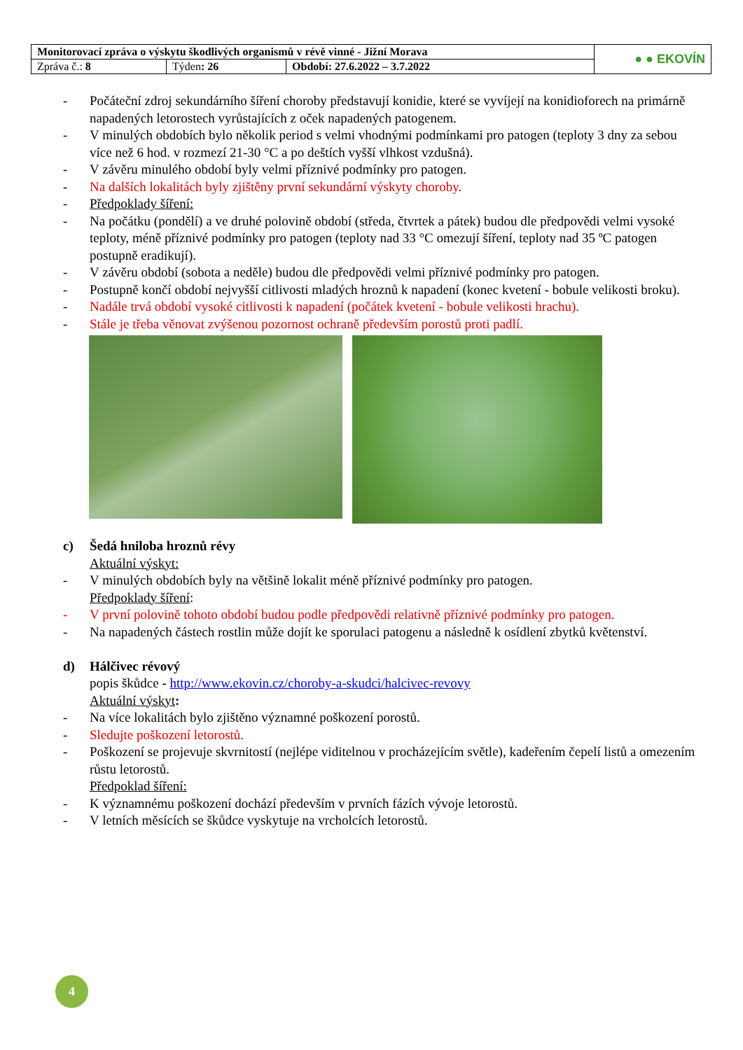| Monitorovací zpráva o výskytu škodlivých organismů v révě vinné - Jižní Morava | | | ● ● EKOVÍN |
| Zpráva č.: 8 | Týden : 26 | Období: 27.6.2022 – 3.7.2022 | |
- Počáteční zdroj sekundárního šíření choroby představují konidie, které se vyvíjejí na konidioforech na primárně napadených letorostech vyrůstajících z oček napadených patogenem.
- V minulých obdobích bylo několik period s velmi vhodnými podmínkami pro patogen (teploty 3 dny za sebou více než 6 hod. v rozmezí 21-30 °C a po deštích vyšší vlhkost vzdušná).
- V závěru minulého období byly velmi příznivé podmínky pro patogen.
- Na dalších lokalitách byly zjištěny první sekundární výskyty choroby.
- Předpoklady šíření:
- Na počátku (pondělí) a ve druhé polovině období (středa, čtvrtek a pátek) budou dle předpovědi velmi vysoké teploty, méně příznivé podmínky pro patogen (teploty nad 33 °C omezují šíření, teploty nad 35 ºC patogen postupně eradikují).
- V závěru období (sobota a neděle) budou dle předpovědi velmi příznivé podmínky pro patogen.
- Postupně končí období nejvyšší citlivosti mladých hroznů k napadení (konec kvetení - bobule velikosti broku).
- Nadále trvá období vysoké citlivosti k napadení (počátek kvetení - bobule velikosti hrachu).
- Stále je třeba věnovat zvýšenou pozornost ochraně především porostů proti padlí.
c) Šedá hniloba hroznů révy
Aktuální výskyt:
- V minulých obdobích byly na většině lokalit méně příznivé podmínky pro patogen.
Předpoklady šíření:
- V první polovině tohoto období budou podle předpovědi relativně příznivé podmínky pro patogen.
- Na napadených částech rostlin může dojít ke sporulaci patogenu a následně k osídlení zbytků květenství.
d) Hálčivec révový
popis škůdce - http://www.ekovin.cz/choroby-a-skudci/halcivec-revovy
Aktuální výskyt:
- Na více lokalitách bylo zjištěno významné poškození porostů.
- Sledujte poškození letorostů.
- Poškození se projevuje skvrnitostí (nejlépe viditelnou v procházejícím světle), kadeřením čepelí listů a omezením růstu letorostů.
Předpoklad šíření:
- K významnému poškození dochází především v prvních fázích vývoje letorostů.
- V letních měsících se škůdce vyskytuje na vrcholcích letorostů.
4